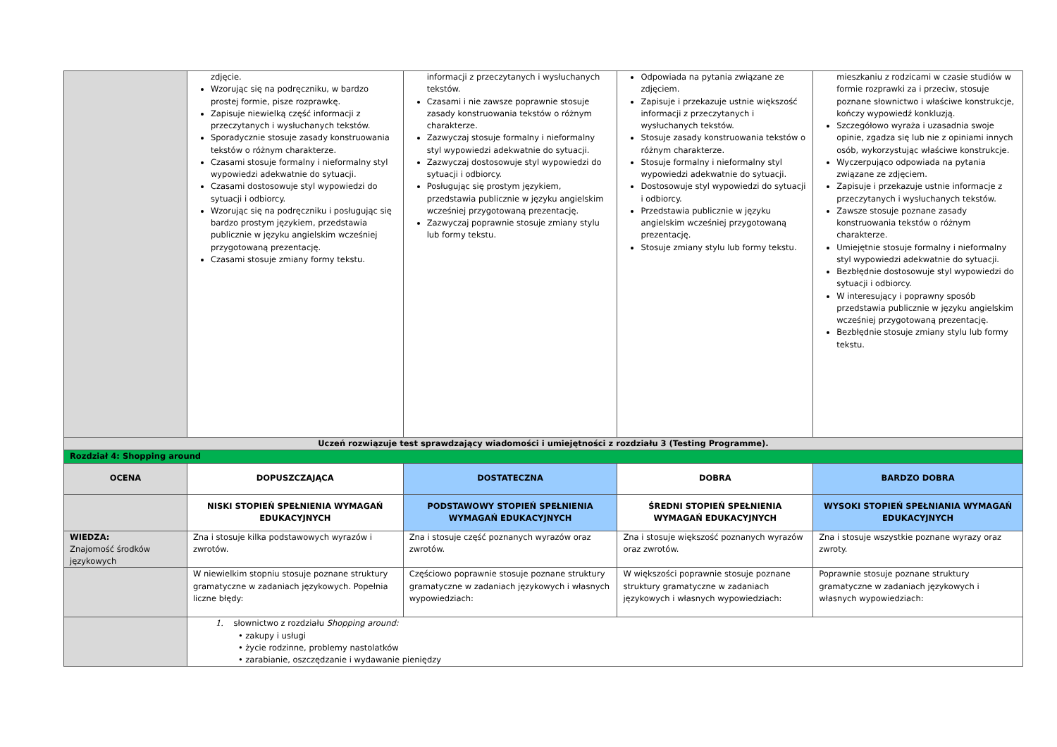| | zdjęcie. Wzorując się na podręczniku, w bardzo prostej formie, pisze rozprawkę. Zapisuje niewielką część informacji z przeczytanych i wysłuchanych tekstów. Sporadycznie stosuje zasady konstruowania tekstów o różnym charakterze. Czasami stosuje formalny i nieformalny styl wypowiedzi adekwatnie do sytuacji. Czasami dostosowuje styl wypowiedzi do sytuacji i odbiorcy. Wzorując się na podręczniku i posługując się bardzo prostym językiem, przedstawia publicznie w języku angielskim wcześniej przygotowaną prezentację. Czasami stosuje zmiany formy tekstu. | informacji z przeczytanych i wysłuchanych tekstów. Czasami i nie zawsze poprawnie stosuje zasady konstruowania tekstów o różnym charakterze. Zazwyczaj stosuje formalny i nieformalny styl wypowiedzi adekwatnie do sytuacji. Zazwyczaj dostosowuje styl wypowiedzi do sytuacji i odbiorcy. Posługując się prostym językiem, przedstawia publicznie w języku angielskim wcześniej przygotowaną prezentację. Zazwyczaj poprawnie stosuje zmiany stylu lub formy tekstu. | Odpowiada na pytania związane ze zdjęciem. Zapisuje i przekazuje ustnie większość informacji z przeczytanych i wysłuchanych tekstów. Stosuje zasady konstruowania tekstów o różnym charakterze. Stosuje formalny i nieformalny styl wypowiedzi adekwatnie do sytuacji. Dostosowuje styl wypowiedzi do sytuacji i odbiorcy. Przedstawia publicznie w języku angielskim wcześniej przygotowaną prezentację. Stosuje zmiany stylu lub formy tekstu. | mieszkaniu z rodzicami w czasie studiów w formie rozprawki za i przeciw, stosuje poznane słownictwo i właściwe konstrukcje, kończy wypowiedź konkluzją. Szczegółowo wyraża i uzasadnia swoje opinie, zgadza się lub nie z opiniami innych osób, wykorzystując właściwe konstrukcje. Wyczerpująco odpowiada na pytania związane ze zdjęciem. Zapisuje i przekazuje ustnie informacje z przeczytanych i wysłuchanych tekstów. Zawsze stosuje poznane zasady konstruowania tekstów o różnym charakterze. Umiejętnie stosuje formalny i nieformalny styl wypowiedzi adekwatnie do sytuacji. Bezbłędnie dostosowuje styl wypowiedzi do sytuacji i odbiorcy. W interesujący i poprawny sposób przedstawia publicznie w języku angielskim wcześniej przygotowaną prezentację. Bezbłędnie stosuje zmiany stylu lub formy tekstu. |
| Uczeń rozwiązuje test sprawdzający wiadomości i umiejętności z rozdziału 3 (Testing Programme). | | | | |
| Rozdział 4: Shopping around | | | | |
| OCENA | DOPUSZCZAJĄCA | DOSTATECZNA | DOBRA | BARDZO DOBRA |
| | NISKI STOPIEŃ SPEŁNIENIA WYMAGAŃ EDUKACYJNYCH | PODSTAWOWY STOPIEŃ SPEŁNIENIA WYMAGAŃ EDUKACYJNYCH | ŚREDNI STOPIEŃ SPEŁNIENIA WYMAGAŃ EDUKACYJNYCH | WYSOKI STOPIEŃ SPEŁNIANIA WYMAGAŃ EDUKACYJNYCH |
| WIEDZA: Znajomość środków językowych | Zna i stosuje kilka podstawowych wyrazów i zwrotów. | Zna i stosuje część poznanych wyrazów oraz zwrotów. | Zna i stosuje większość poznanych wyrazów oraz zwrotów. | Zna i stosuje wszystkie poznane wyrazy oraz zwroty. |
| | W niewielkim stopniu stosuje poznane struktury gramatyczne w zadaniach językowych. Popełnia liczne błędy: | Częściowo poprawnie stosuje poznane struktury gramatyczne w zadaniach językowych i własnych wypowiedziach: | W większości poprawnie stosuje poznane struktury gramatyczne w zadaniach językowych i własnych wypowiedziach: | Poprawnie stosuje poznane struktury gramatyczne w zadaniach językowych i własnych wypowiedziach: |
| | 1. słownictwo z rozdziału Shopping around: • zakupy i usługi • życie rodzinne, problemy nastolatków • zarabianie, oszczędzanie i wydawanie pieniędzy | | | |